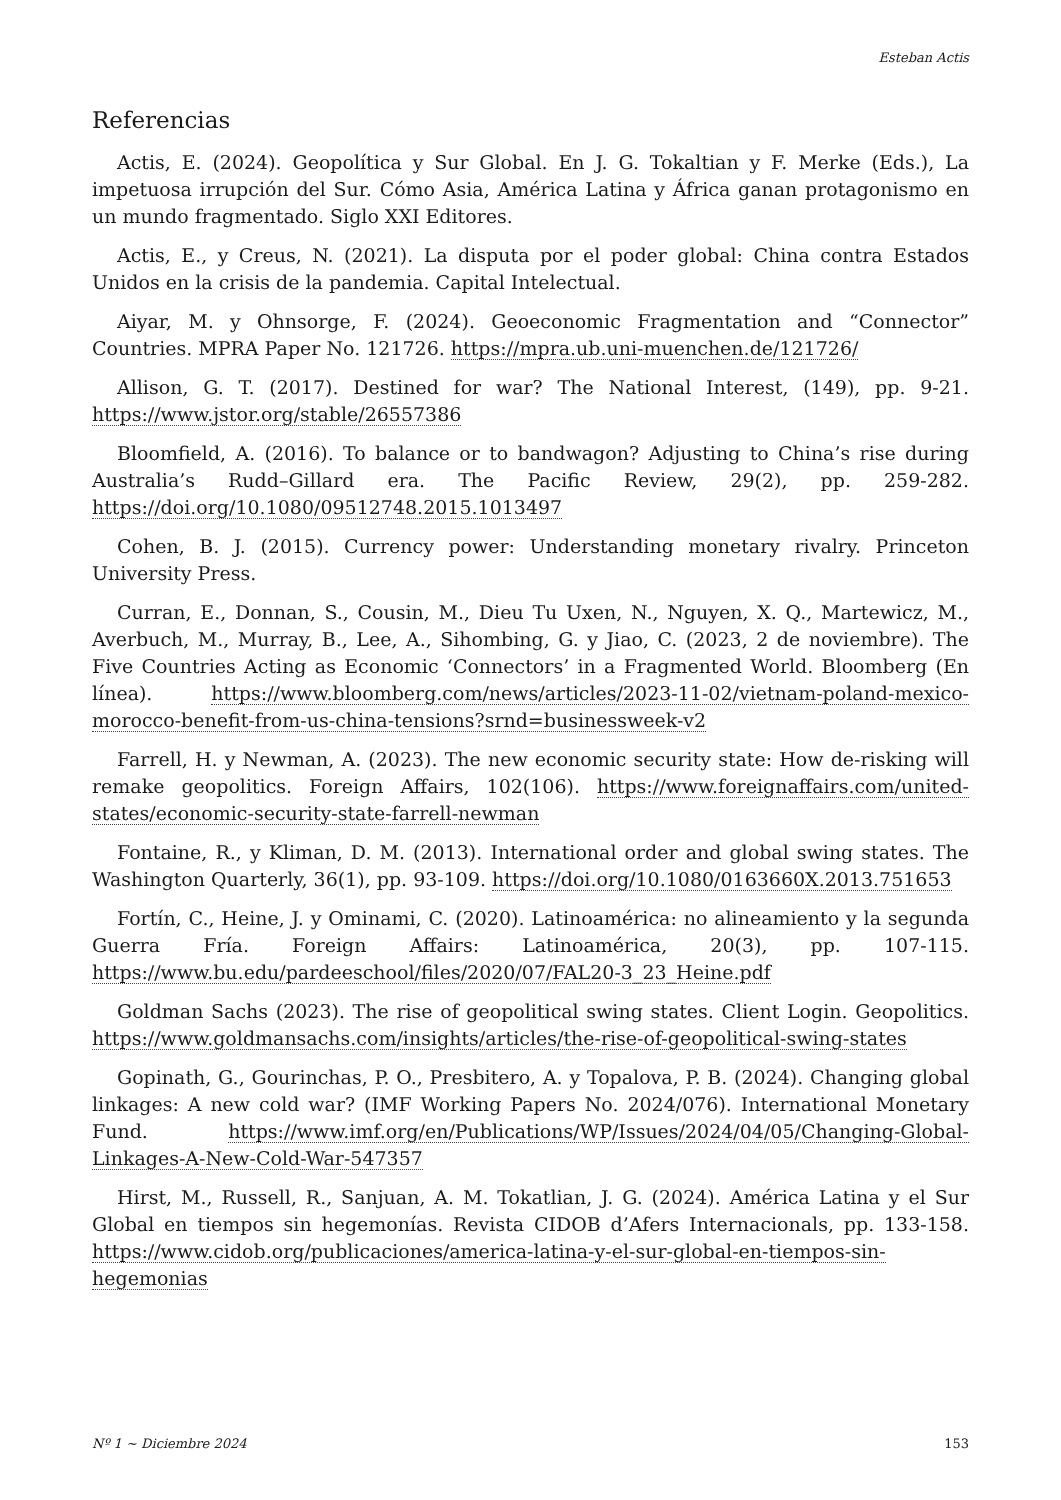Esteban Actis
Referencias
Actis, E. (2024). Geopolítica y Sur Global. En J. G. Tokaltian y F. Merke (Eds.), La impetuosa irrupción del Sur. Cómo Asia, América Latina y África ganan protagonismo en un mundo fragmentado. Siglo XXI Editores.
Actis, E., y Creus, N. (2021). La disputa por el poder global: China contra Estados Unidos en la crisis de la pandemia. Capital Intelectual.
Aiyar, M. y Ohnsorge, F. (2024). Geoeconomic Fragmentation and “Connector” Countries. MPRA Paper No. 121726. https://mpra.ub.uni-muenchen.de/121726/
Allison, G. T. (2017). Destined for war? The National Interest, (149), pp. 9-21. https://www.jstor.org/stable/26557386
Bloomfield, A. (2016). To balance or to bandwagon? Adjusting to China’s rise during Australia’s Rudd–Gillard era. The Pacific Review, 29(2), pp. 259-282. https://doi.org/10.1080/09512748.2015.1013497
Cohen, B. J. (2015). Currency power: Understanding monetary rivalry. Princeton University Press.
Curran, E., Donnan, S., Cousin, M., Dieu Tu Uxen, N., Nguyen, X. Q., Martewicz, M., Averbuch, M., Murray, B., Lee, A., Sihombing, G. y Jiao, C. (2023, 2 de noviembre). The Five Countries Acting as Economic ‘Connectors’ in a Fragmented World. Bloomberg (En línea). https://www.bloomberg.com/news/articles/2023-11-02/vietnam-poland-mexico-morocco-benefit-from-us-china-tensions?srnd=businessweek-v2
Farrell, H. y Newman, A. (2023). The new economic security state: How de-risking will remake geopolitics. Foreign Affairs, 102(106). https://www.foreignaffairs.com/united-states/economic-security-state-farrell-newman
Fontaine, R., y Kliman, D. M. (2013). International order and global swing states. The Washington Quarterly, 36(1), pp. 93-109. https://doi.org/10.1080/0163660X.2013.751653
Fortín, C., Heine, J. y Ominami, C. (2020). Latinoamérica: no alineamiento y la segunda Guerra Fría. Foreign Affairs: Latinoamérica, 20(3), pp. 107-115. https://www.bu.edu/pardeeschool/files/2020/07/FAL20-3_23_Heine.pdf
Goldman Sachs (2023). The rise of geopolitical swing states. Client Login. Geopolitics. https://www.goldmansachs.com/insights/articles/the-rise-of-geopolitical-swing-states
Gopinath, G., Gourinchas, P. O., Presbitero, A. y Topalova, P. B. (2024). Changing global linkages: A new cold war? (IMF Working Papers No. 2024/076). International Monetary Fund. https://www.imf.org/en/Publications/WP/Issues/2024/04/05/Changing-Global-Linkages-A-New-Cold-War-547357
Hirst, M., Russell, R., Sanjuan, A. M. Tokatlian, J. G. (2024). América Latina y el Sur Global en tiempos sin hegemonías. Revista CIDOB d’Afers Internacionals, pp. 133-158. https://www.cidob.org/publicaciones/america-latina-y-el-sur-global-en-tiempos-sin-hegemonias
Nº 1 ~ Diciembre 2024 153